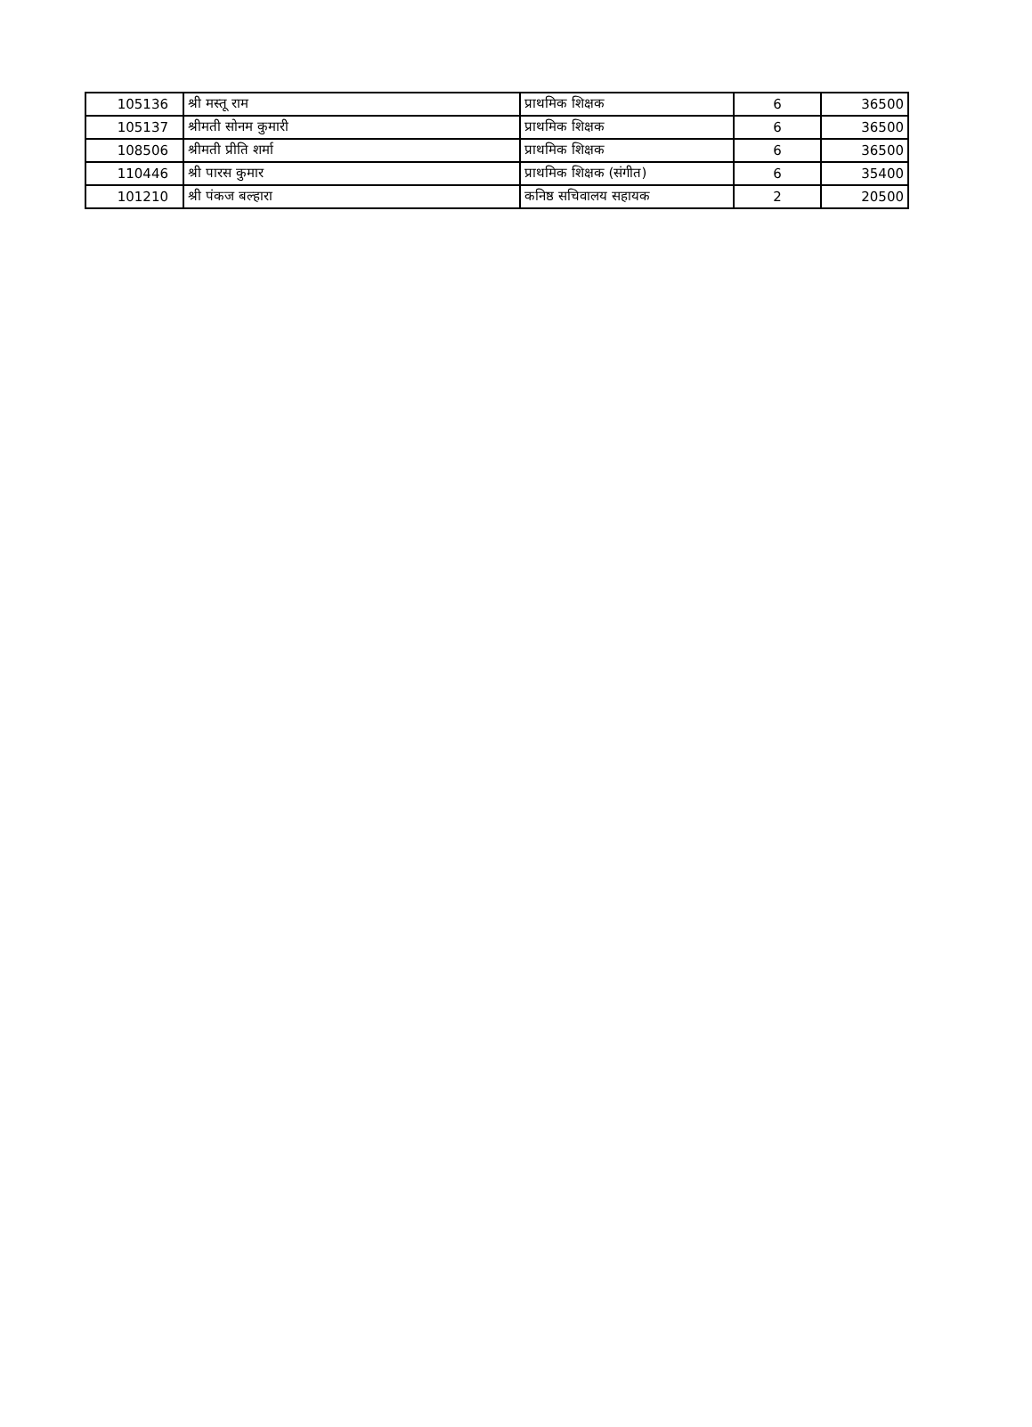| 105136 | श्री मस्तू राम | प्राथमिक शिक्षक | 6 | 36500 |
| 105137 | श्रीमती सोनम कुमारी | प्राथमिक शिक्षक | 6 | 36500 |
| 108506 | श्रीमती प्रीति शर्मा | प्राथमिक शिक्षक | 6 | 36500 |
| 110446 | श्री पारस कुमार | प्राथमिक शिक्षक (संगीत) | 6 | 35400 |
| 101210 | श्री पंकज बल्हारा | कनिष्ठ सचिवालय सहायक | 2 | 20500 |